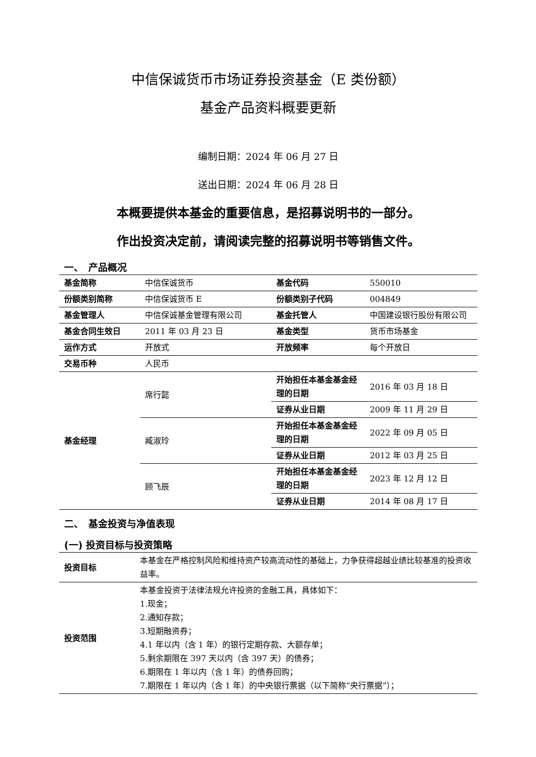中信保诚货币市场证券投资基金（E 类份额）
基金产品资料概要更新
编制日期：2024 年 06 月 27 日
送出日期：2024 年 06 月 28 日
本概要提供本基金的重要信息，是招募说明书的一部分。
作出投资决定前，请阅读完整的招募说明书等销售文件。
一、　产品概况
| 基金简称 | 中信保诚货币 | 基金代码 | 550010 |
| 份额类别简称 | 中信保诚货币 E | 份额类别子代码 | 004849 |
| 基金管理人 | 中信保诚基金管理有限公司 | 基金托管人 | 中国建设银行股份有限公司 |
| 基金合同生效日 | 2011 年 03 月 23 日 | 基金类型 | 货币市场基金 |
| 运作方式 | 开放式 | 开放频率 | 每个开放日 |
| 交易币种 | 人民币 | | |
| 基金经理 | 席行懿 | 开始担任本基金基金经理的日期 | 2016 年 03 月 18 日 |
| | | 证券从业日期 | 2009 年 11 月 29 日 |
| | 臧淑玲 | 开始担任本基金基金经理的日期 | 2022 年 09 月 05 日 |
| | | 证券从业日期 | 2012 年 03 月 25 日 |
| | 顾飞辰 | 开始担任本基金基金经理的日期 | 2023 年 12 月 12 日 |
| | | 证券从业日期 | 2014 年 08 月 17 日 |
二、　基金投资与净值表现
(一) 投资目标与投资策略
| 投资目标 | 本基金在严格控制风险和维持资产较高流动性的基础上，力争获得超越业绩比较基准的投资收益率。 |
| 投资范围 | 本基金投资于法律法规允许投资的金融工具，具体如下： 1.现金； 2.通知存款； 3.短期融资券； 4.1 年以内（含 1 年）的银行定期存款、大额存单； 5.剩余期限在 397 天以内（含 397 天）的债券； 6.期限在 1 年以内（含 1 年）的债券回购； 7.期限在 1 年以内（含 1 年）的中央银行票据（以下简称“央行票据”）； |